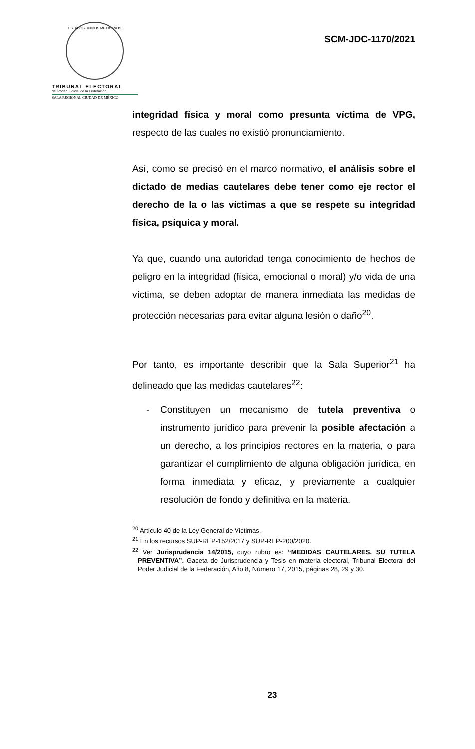ESTADOS UNIDOS MEXICANOS
TRIBUNAL ELECTORAL
del Poder Judicial de la Federación
SALA REGIONAL CIUDAD DE MÉXICO
SCM-JDC-1170/2021
integridad física y moral como presunta víctima de VPG, respecto de las cuales no existió pronunciamiento.
Así, como se precisó en el marco normativo, el análisis sobre el dictado de medias cautelares debe tener como eje rector el derecho de la o las víctimas a que se respete su integridad física, psíquica y moral.
Ya que, cuando una autoridad tenga conocimiento de hechos de peligro en la integridad (física, emocional o moral) y/o vida de una víctima, se deben adoptar de manera inmediata las medidas de protección necesarias para evitar alguna lesión o daño<sup>20</sup>.
Por tanto, es importante describir que la Sala Superior<sup>21</sup> ha delineado que las medidas cautelares<sup>22</sup>:
- Constituyen un mecanismo de tutela preventiva o instrumento jurídico para prevenir la posible afectación a un derecho, a los principios rectores en la materia, o para garantizar el cumplimiento de alguna obligación jurídica, en forma inmediata y eficaz, y previamente a cualquier resolución de fondo y definitiva en la materia.
<sup>20</sup> Artículo 40 de la Ley General de Víctimas.
<sup>21</sup> En los recursos SUP-REP-152/2017 y SUP-REP-200/2020.
<sup>22</sup> Ver Jurisprudencia 14/2015, cuyo rubro es: “MEDIDAS CAUTELARES. SU TUTELA PREVENTIVA”. Gaceta de Jurisprudencia y Tesis en materia electoral, Tribunal Electoral del Poder Judicial de la Federación, Año 8, Número 17, 2015, páginas 28, 29 y 30.
23